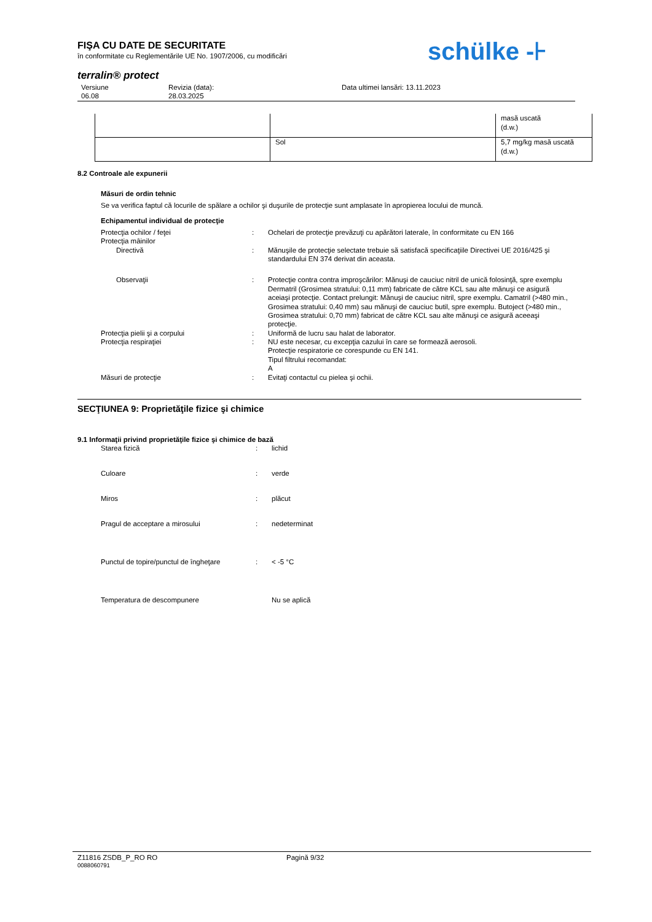schülke -⊦
FIŞA CU DATE DE SECURITATE
în conformitate cu Reglementările UE No. 1907/2006, cu modificări
terralin® protect
| Versiune 06.08 | Revizia (data): 28.03.2025 | Data ultimei lansări: 13.11.2023 |
| | | masă uscată (d.w.) |
| | Sol | 5,7 mg/kg masă uscată (d.w.) |
8.2 Controale ale expunerii
Măsuri de ordin tehnic
Se va verifica faptul că locurile de spălare a ochilor şi duşurile de protecţie sunt amplasate în apropierea locului de muncă.
Echipamentul individual de protecţie
| Protecţia ochilor / feţei | : | Ochelari de protecţie prevăzuţi cu apărători laterale, în conformitate cu EN 166 |
| Protecţia mâinilor | | |
| Directivă | : | Mănuşile de protecţie selectate trebuie să satisfacă specificaţiile Directivei UE 2016/425 şi standardului EN 374 derivat din aceasta. |
| Observaţii | : | Protecţie contra contra improşcărilor: Mănuşi de cauciuc nitril de unică folosinţă, spre exemplu Dermatril (Grosimea stratului: 0,11 mm) fabricate de către KCL sau alte mănuşi ce asigură aceiaşi protecţie. Contact prelungit: Mănuşi de cauciuc nitril, spre exemplu. Camatril (>480 min., Grosimea stratului: 0,40 mm) sau mănuşi de cauciuc butil, spre exemplu. Butoject (>480 min., Grosimea stratului: 0,70 mm) fabricat de către KCL sau alte mănuşi ce asigură aceeaşi protecţie. |
| Protecţia pielii şi a corpului | : | Uniformă de lucru sau halat de laborator. |
| Protecţia respiraţiei | : | NU este necesar, cu excepţia cazului în care se formează aerosoli. Protecţie respiratorie ce corespunde cu EN 141. Tipul filtrului recomandat: A |
| Măsuri de protecţie | : | Evitaţi contactul cu pielea şi ochii. |
SECŢIUNEA 9: Proprietăţile fizice şi chimice
9.1 Informaţii privind proprietăţile fizice şi chimice de bază
| Starea fizică | : | lichid |
| Culoare | : | verde |
| Miros | : | plăcut |
| Pragul de acceptare a mirosului | : | nedeterminat |
| Punctul de topire/punctul de îngheţare | : | < -5 °C |
| Temperatura de descompunere | | Nu se aplică |
| Z11816 ZSDB_P_RO RO | Pagină 9/32 |
0088060791